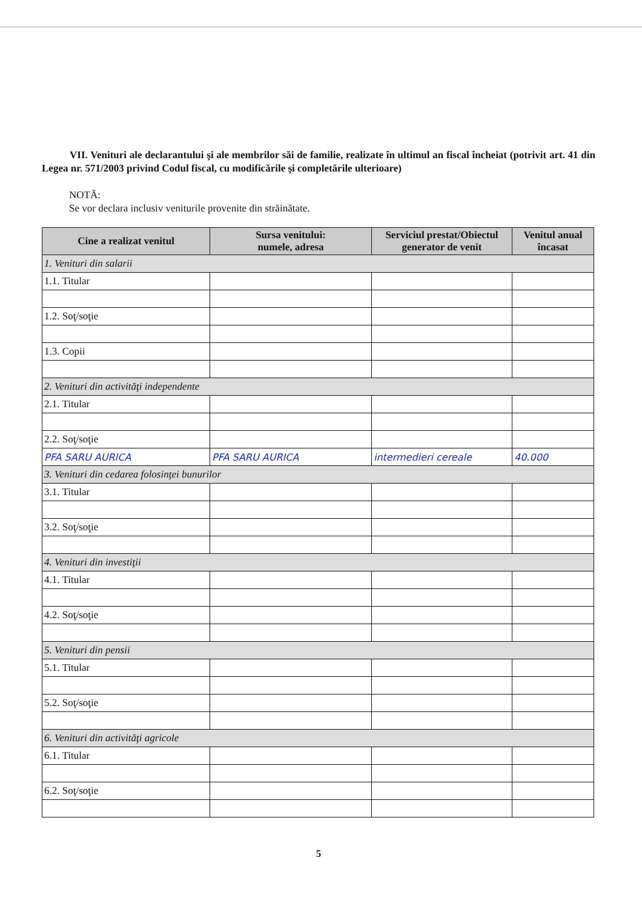VII. Venituri ale declarantului şi ale membrilor săi de familie, realizate în ultimul an fiscal încheiat (potrivit art. 41 din Legea nr. 571/2003 privind Codul fiscal, cu modificările şi completările ulterioare)
NOTĂ:
Se vor declara inclusiv veniturile provenite din străinătate.
| Cine a realizat venitul | Sursa venitului: numele, adresa | Serviciul prestat/Obiectul generator de venit | Venitul anual încasat |
| --- | --- | --- | --- |
| 1. Venituri din salarii | | | |
| 1.1. Titular | | | |
| 1.2. Soţ/soţie | | | |
| 1.3. Copii | | | |
| 2. Venituri din activităţi independente | | | |
| 2.1. Titular | | | |
| 2.2. Soţ/soţie | | | |
| PFA SARU AURICA | PFA SARU AURICA | intermedieri cereale | 40.000 |
| 3. Venituri din cedarea folosinţei bunurilor | | | |
| 3.1. Titular | | | |
| 3.2. Soţ/soţie | | | |
| 4. Venituri din investiţii | | | |
| 4.1. Titular | | | |
| 4.2. Soţ/soţie | | | |
| 5. Venituri din pensii | | | |
| 5.1. Titular | | | |
| 5.2. Soţ/soţie | | | |
| 6. Venituri din activităţi agricole | | | |
| 6.1. Titular | | | |
| 6.2. Soţ/soţie | | | |
5